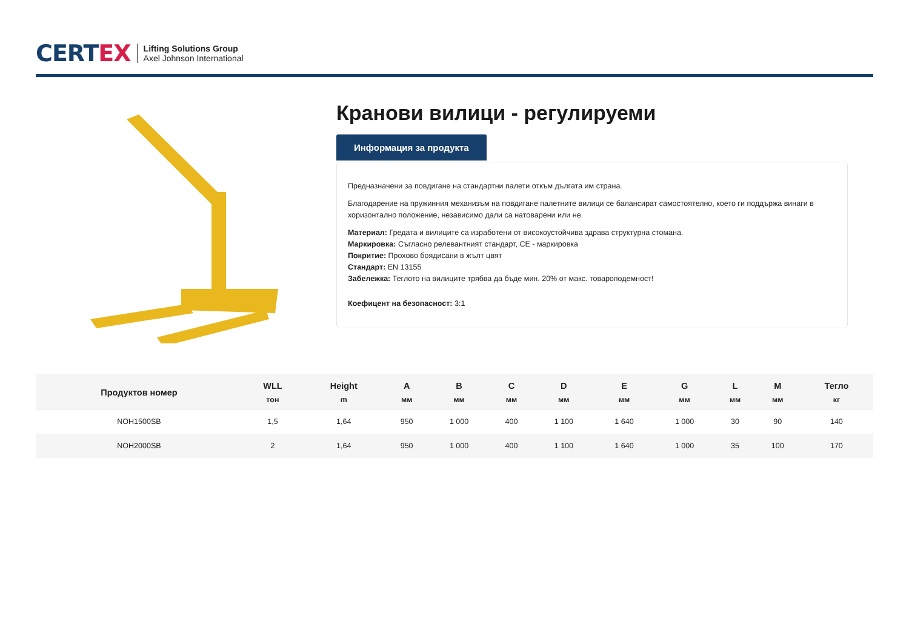CERTEX
Lifting Solutions Group
Axel Johnson International
Кранови вилици - регулируеми
Информация за продукта
Предназначени за повдигане на стандартни палети откъм дългата им страна.
Благодарение на пружинния механизъм на повдигане палетните вилици се балансират самостоятелно, което ги поддържа винаги в хоризонтално положение, независимо дали са натоварени или не.
Материал: Гредата и вилиците са изработени от високоустойчива здрава структурна стомана.
Маркировка: Съгласно релевантният стандарт, CE - маркировка
Покритие: Прохово боядисани в жълт цвят
Стандарт: EN 13155
Забележка: Теглото на вилиците трябва да бъде мин. 20% от макс. товароподемност!
Коефицент на безопасност: 3:1
| Продуктов номер | WLL тон | Height m | A мм | B мм | C мм | D мм | E мм | G мм | L мм | M мм | Тегло кг |
| --- | --- | --- | --- | --- | --- | --- | --- | --- | --- | --- | --- |
| NOH1500SB | 1,5 | 1,64 | 950 | 1 000 | 400 | 1 100 | 1 640 | 1 000 | 30 | 90 | 140 |
| NOH2000SB | 2 | 1,64 | 950 | 1 000 | 400 | 1 100 | 1 640 | 1 000 | 35 | 100 | 170 |